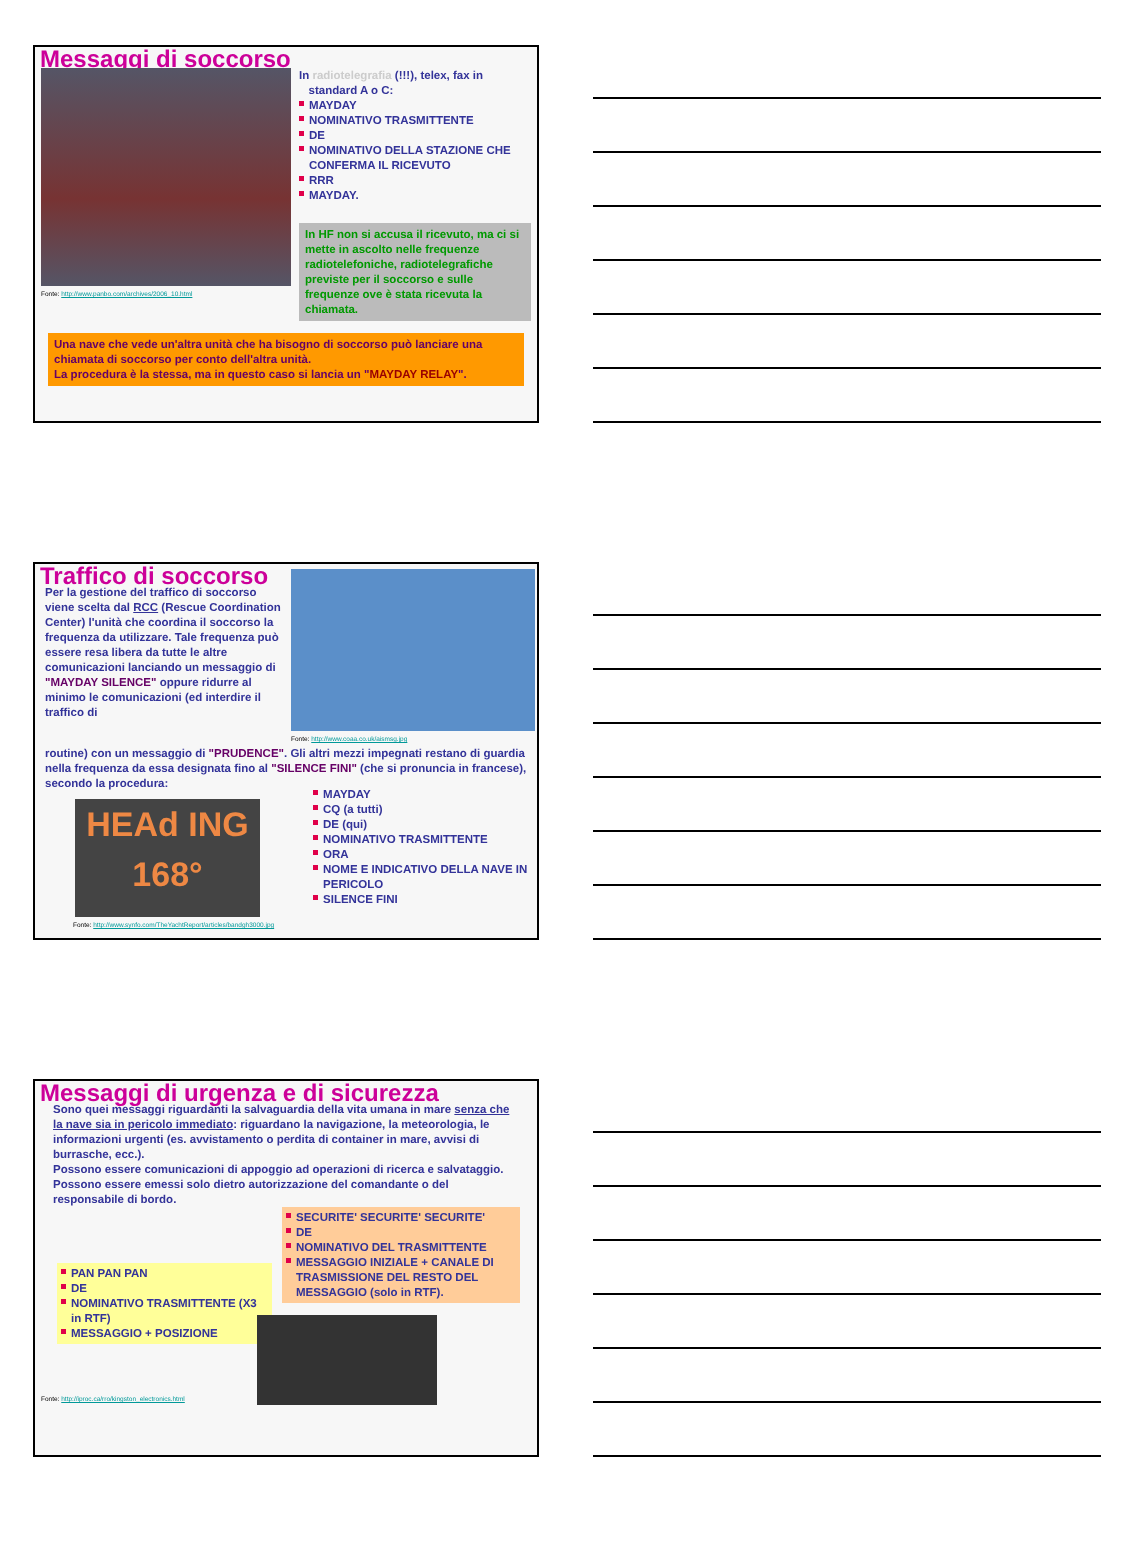Messaggi di soccorso
Fonte: http://www.panbo.com/archives/2006_10.html
In radiotelegrafia (!!!), telex, fax in
standard A o C:
MAYDAY
NOMINATIVO TRASMITTENTE
DE
NOMINATIVO DELLA STAZIONE CHE CONFERMA IL RICEVUTO
RRR
MAYDAY.
In HF non si accusa il ricevuto, ma ci si mette in ascolto nelle frequenze radiotelefoniche, radiotelegrafiche previste per il soccorso e sulle frequenze ove è stata ricevuta la chiamata.
Una nave che vede un'altra unità che ha bisogno di soccorso può lanciare una chiamata di soccorso per conto dell'altra unità.
La procedura è la stessa, ma in questo caso si lancia un "MAYDAY RELAY".
Traffico di soccorso
Per la gestione del traffico di soccorso viene scelta dal RCC (Rescue Coordination Center) l'unità che coordina il soccorso la frequenza da utilizzare. Tale frequenza può essere resa libera da tutte le altre comunicazioni lanciando un messaggio di "MAYDAY SILENCE" oppure ridurre al minimo le comunicazioni (ed interdire il traffico di
Fonte: http://www.coaa.co.uk/aismsg.jpg
routine) con un messaggio di "PRUDENCE". Gli altri mezzi impegnati restano di guardia nella frequenza da essa designata fino al "SILENCE FINI" (che si pronuncia in francese), secondo la procedura:
HEAd ING
168°
Fonte: http://www.synfo.com/TheYachtReport/articles/bandgh3000.jpg
MAYDAY
CQ (a tutti)
DE (qui)
NOMINATIVO TRASMITTENTE
ORA
NOME E INDICATIVO DELLA NAVE IN PERICOLO
SILENCE FINI
Messaggi di urgenza e di sicurezza
Sono quei messaggi riguardanti la salvaguardia della vita umana in mare senza che la nave sia in pericolo immediato: riguardano la navigazione, la meteorologia, le informazioni urgenti (es. avvistamento o perdita di container in mare, avvisi di burrasche, ecc.).
Possono essere comunicazioni di appoggio ad operazioni di ricerca e salvataggio.
Possono essere emessi solo dietro autorizzazione del comandante o del responsabile di bordo.
PAN PAN PAN
DE
NOMINATIVO TRASMITTENTE (X3 in RTF)
MESSAGGIO + POSIZIONE
SECURITE' SECURITE' SECURITE'
DE
NOMINATIVO DEL TRASMITTENTE
MESSAGGIO INIZIALE + CANALE DI TRASMISSIONE DEL RESTO DEL MESSAGGIO (solo in RTF).
Fonte: http://iproc.ca/rro/kingston_electronics.html